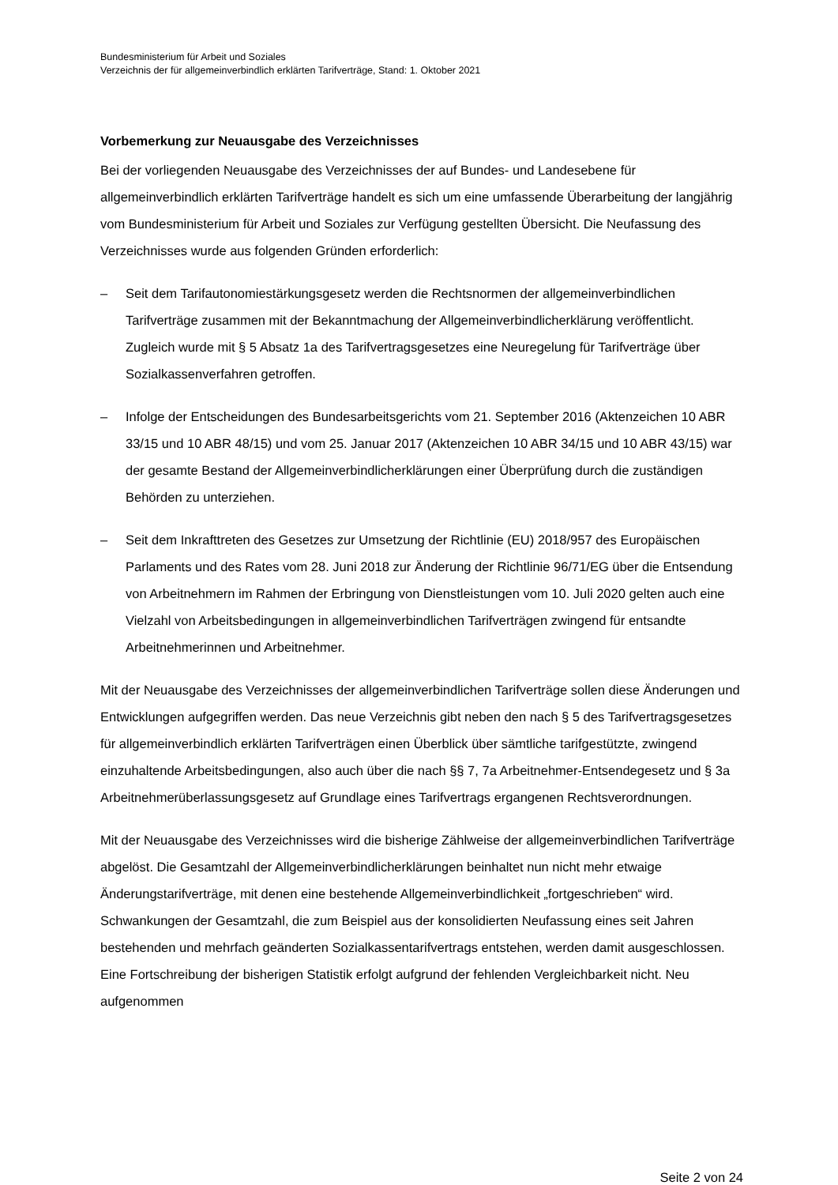Bundesministerium für Arbeit und Soziales
Verzeichnis der für allgemeinverbindlich erklärten Tarifverträge, Stand: 1. Oktober 2021
Vorbemerkung zur Neuausgabe des Verzeichnisses
Bei der vorliegenden Neuausgabe des Verzeichnisses der auf Bundes- und Landesebene für allgemeinverbindlich erklärten Tarifverträge handelt es sich um eine umfassende Überarbeitung der langjährig vom Bundesministerium für Arbeit und Soziales zur Verfügung gestellten Übersicht. Die Neufassung des Verzeichnisses wurde aus folgenden Gründen erforderlich:
– Seit dem Tarifautonomiestärkungsgesetz werden die Rechtsnormen der allgemeinverbindlichen Tarifverträge zusammen mit der Bekanntmachung der Allgemeinverbindlicherklärung veröffentlicht. Zugleich wurde mit § 5 Absatz 1a des Tarifvertragsgesetzes eine Neuregelung für Tarifverträge über Sozialkassenverfahren getroffen.
– Infolge der Entscheidungen des Bundesarbeitsgerichts vom 21. September 2016 (Aktenzeichen 10 ABR 33/15 und 10 ABR 48/15) und vom 25. Januar 2017 (Aktenzeichen 10 ABR 34/15 und 10 ABR 43/15) war der gesamte Bestand der Allgemeinverbindlicherklärungen einer Überprüfung durch die zuständigen Behörden zu unterziehen.
– Seit dem Inkrafttreten des Gesetzes zur Umsetzung der Richtlinie (EU) 2018/957 des Europäischen Parlaments und des Rates vom 28. Juni 2018 zur Änderung der Richtlinie 96/71/EG über die Entsendung von Arbeitnehmern im Rahmen der Erbringung von Dienstleistungen vom 10. Juli 2020 gelten auch eine Vielzahl von Arbeitsbedingungen in allgemeinverbindlichen Tarifverträgen zwingend für entsandte Arbeitnehmerinnen und Arbeitnehmer.
Mit der Neuausgabe des Verzeichnisses der allgemeinverbindlichen Tarifverträge sollen diese Änderungen und Entwicklungen aufgegriffen werden. Das neue Verzeichnis gibt neben den nach § 5 des Tarifvertragsgesetzes für allgemeinverbindlich erklärten Tarifverträgen einen Überblick über sämtliche tarifgestützte, zwingend einzuhaltende Arbeitsbedingungen, also auch über die nach §§ 7, 7a Arbeitnehmer-Entsendegesetz und § 3a Arbeitnehmerüberlassungsgesetz auf Grundlage eines Tarifvertrags ergangenen Rechtsverordnungen.
Mit der Neuausgabe des Verzeichnisses wird die bisherige Zählweise der allgemeinverbindlichen Tarifverträge abgelöst. Die Gesamtzahl der Allgemeinverbindlicherklärungen beinhaltet nun nicht mehr etwaige Änderungstarifverträge, mit denen eine bestehende Allgemeinverbindlichkeit „fortgeschrieben“ wird. Schwankungen der Gesamtzahl, die zum Beispiel aus der konsolidierten Neufassung eines seit Jahren bestehenden und mehrfach geänderten Sozialkassentarifvertrags entstehen, werden damit ausgeschlossen. Eine Fortschreibung der bisherigen Statistik erfolgt aufgrund der fehlenden Vergleichbarkeit nicht. Neu aufgenommen
Seite 2 von 24